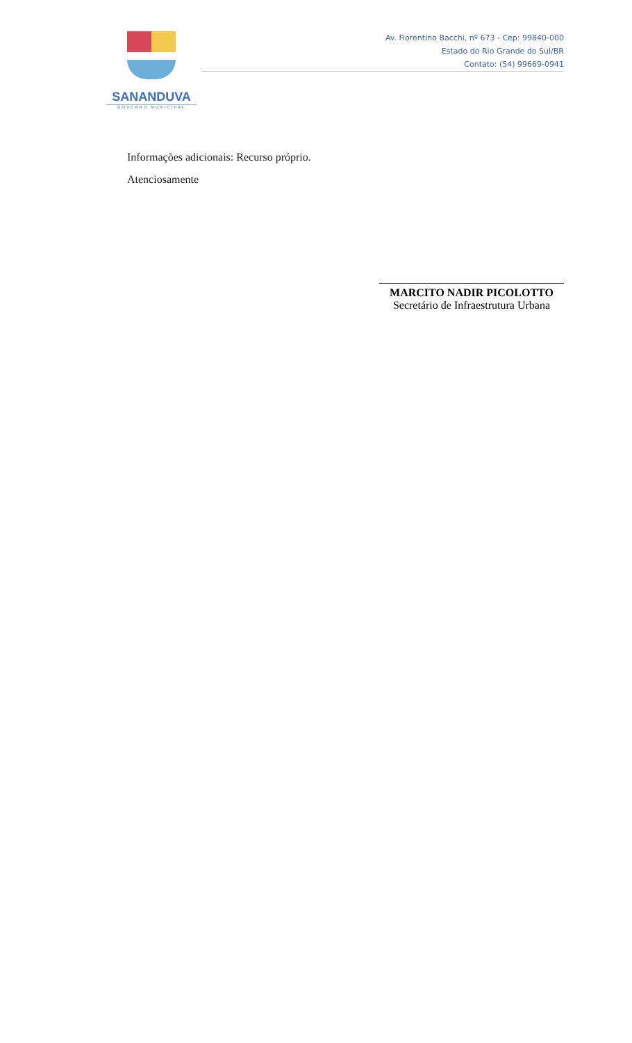SANANDUVA
GOVERNO MUNICIPAL
Av. Fiorentino Bacchi, nº 673 - Cep: 99840-000
Estado do Rio Grande do Sul/BR
Contato: (54) 99669-0941
Informações adicionais: Recurso próprio.
Atenciosamente
MARCITO NADIR PICOLOTTO
Secretário de Infraestrutura Urbana